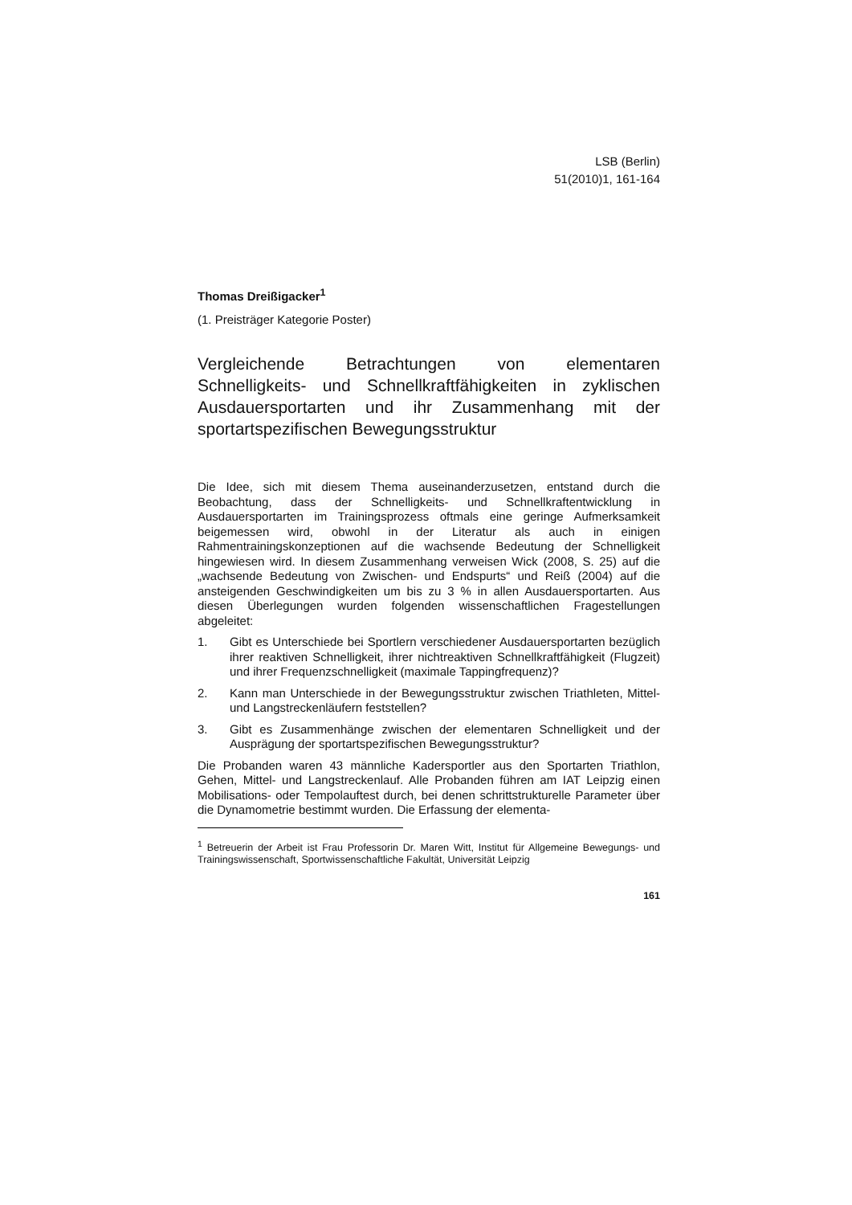LSB (Berlin)
51(2010)1, 161-164
Thomas Dreißigacker<sup>1</sup>
(1. Preisträger Kategorie Poster)
Vergleichende Betrachtungen von elementaren Schnelligkeits- und Schnellkraftfähigkeiten in zyklischen Ausdauersportarten und ihr Zusammenhang mit der sportartspezifischen Bewegungsstruktur
Die Idee, sich mit diesem Thema auseinanderzusetzen, entstand durch die Beobachtung, dass der Schnelligkeits- und Schnellkraftentwicklung in Ausdauersportarten im Trainingsprozess oftmals eine geringe Aufmerksamkeit beigemessen wird, obwohl in der Literatur als auch in einigen Rahmentrainingskonzeptionen auf die wachsende Bedeutung der Schnelligkeit hingewiesen wird. In diesem Zusammenhang verweisen Wick (2008, S. 25) auf die „wachsende Bedeutung von Zwischen- und Endspurts“ und Reiß (2004) auf die ansteigenden Geschwindigkeiten um bis zu 3 % in allen Ausdauersportarten. Aus diesen Überlegungen wurden folgenden wissenschaftlichen Fragestellungen abgeleitet:
1. Gibt es Unterschiede bei Sportlern verschiedener Ausdauersportarten bezüglich ihrer reaktiven Schnelligkeit, ihrer nichtreaktiven Schnellkraftfähigkeit (Flugzeit) und ihrer Frequenzschnelligkeit (maximale Tappingfrequenz)?
2. Kann man Unterschiede in der Bewegungsstruktur zwischen Triathleten, Mittel- und Langstreckenläufern feststellen?
3. Gibt es Zusammenhänge zwischen der elementaren Schnelligkeit und der Ausprägung der sportartspezifischen Bewegungsstruktur?
Die Probanden waren 43 männliche Kadersportler aus den Sportarten Triathlon, Gehen, Mittel- und Langstreckenlauf. Alle Probanden führen am IAT Leipzig einen Mobilisations- oder Tempolauftest durch, bei denen schrittstrukturelle Parameter über die Dynamometrie bestimmt wurden. Die Erfassung der elementa-
<sup>1</sup> Betreuerin der Arbeit ist Frau Professorin Dr. Maren Witt, Institut für Allgemeine Bewegungs- und Trainingswissenschaft, Sportwissenschaftliche Fakultät, Universität Leipzig
161